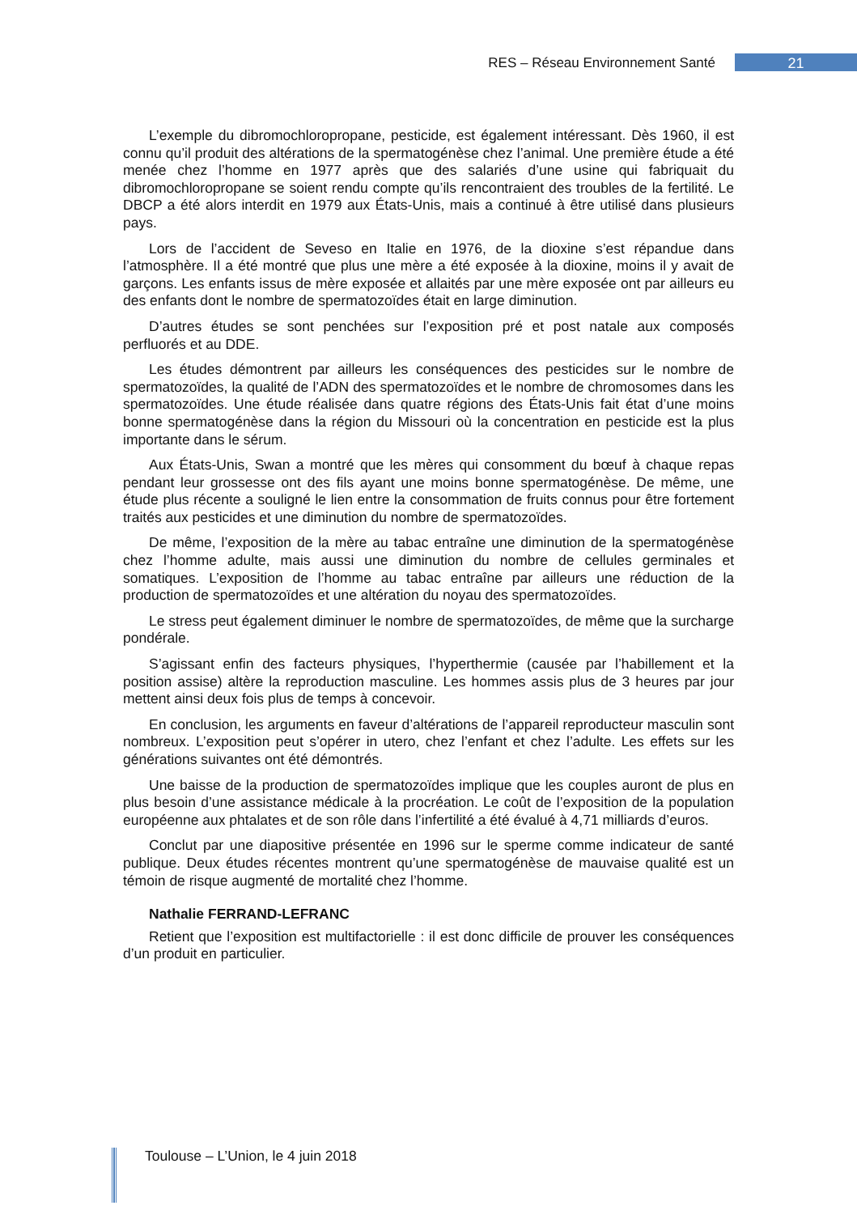RES – Réseau Environnement Santé 21
L’exemple du dibromochloropropane, pesticide, est également intéressant. Dès 1960, il est connu qu’il produit des altérations de la spermatogénèse chez l’animal. Une première étude a été menée chez l’homme en 1977 après que des salariés d’une usine qui fabriquait du dibromochloropropane se soient rendu compte qu’ils rencontraient des troubles de la fertilité. Le DBCP a été alors interdit en 1979 aux États-Unis, mais a continué à être utilisé dans plusieurs pays.
Lors de l’accident de Seveso en Italie en 1976, de la dioxine s’est répandue dans l’atmosphère. Il a été montré que plus une mère a été exposée à la dioxine, moins il y avait de garçons. Les enfants issus de mère exposée et allaités par une mère exposée ont par ailleurs eu des enfants dont le nombre de spermatozoïdes était en large diminution.
D’autres études se sont penchées sur l’exposition pré et post natale aux composés perfluorés et au DDE.
Les études démontrent par ailleurs les conséquences des pesticides sur le nombre de spermatozoïdes, la qualité de l’ADN des spermatozoïdes et le nombre de chromosomes dans les spermatozoïdes. Une étude réalisée dans quatre régions des États-Unis fait état d’une moins bonne spermatogénèse dans la région du Missouri où la concentration en pesticide est la plus importante dans le sérum.
Aux États-Unis, Swan a montré que les mères qui consomment du bœuf à chaque repas pendant leur grossesse ont des fils ayant une moins bonne spermatogénèse. De même, une étude plus récente a souligné le lien entre la consommation de fruits connus pour être fortement traités aux pesticides et une diminution du nombre de spermatozoïdes.
De même, l’exposition de la mère au tabac entraîne une diminution de la spermatogénèse chez l’homme adulte, mais aussi une diminution du nombre de cellules germinales et somatiques. L’exposition de l’homme au tabac entraîne par ailleurs une réduction de la production de spermatozoïdes et une altération du noyau des spermatozoïdes.
Le stress peut également diminuer le nombre de spermatozoïdes, de même que la surcharge pondérale.
S’agissant enfin des facteurs physiques, l’hyperthermie (causée par l’habillement et la position assise) altère la reproduction masculine. Les hommes assis plus de 3 heures par jour mettent ainsi deux fois plus de temps à concevoir.
En conclusion, les arguments en faveur d’altérations de l’appareil reproducteur masculin sont nombreux. L’exposition peut s’opérer in utero, chez l’enfant et chez l’adulte. Les effets sur les générations suivantes ont été démontrés.
Une baisse de la production de spermatozoïdes implique que les couples auront de plus en plus besoin d’une assistance médicale à la procréation. Le coût de l’exposition de la population européenne aux phtalates et de son rôle dans l’infertilité a été évalué à 4,71 milliards d’euros.
Conclut par une diapositive présentée en 1996 sur le sperme comme indicateur de santé publique. Deux études récentes montrent qu’une spermatogénèse de mauvaise qualité est un témoin de risque augmenté de mortalité chez l’homme.
Nathalie FERRAND-LEFRANC
Retient que l’exposition est multifactorielle : il est donc difficile de prouver les conséquences d’un produit en particulier.
Toulouse – L’Union, le 4 juin 2018